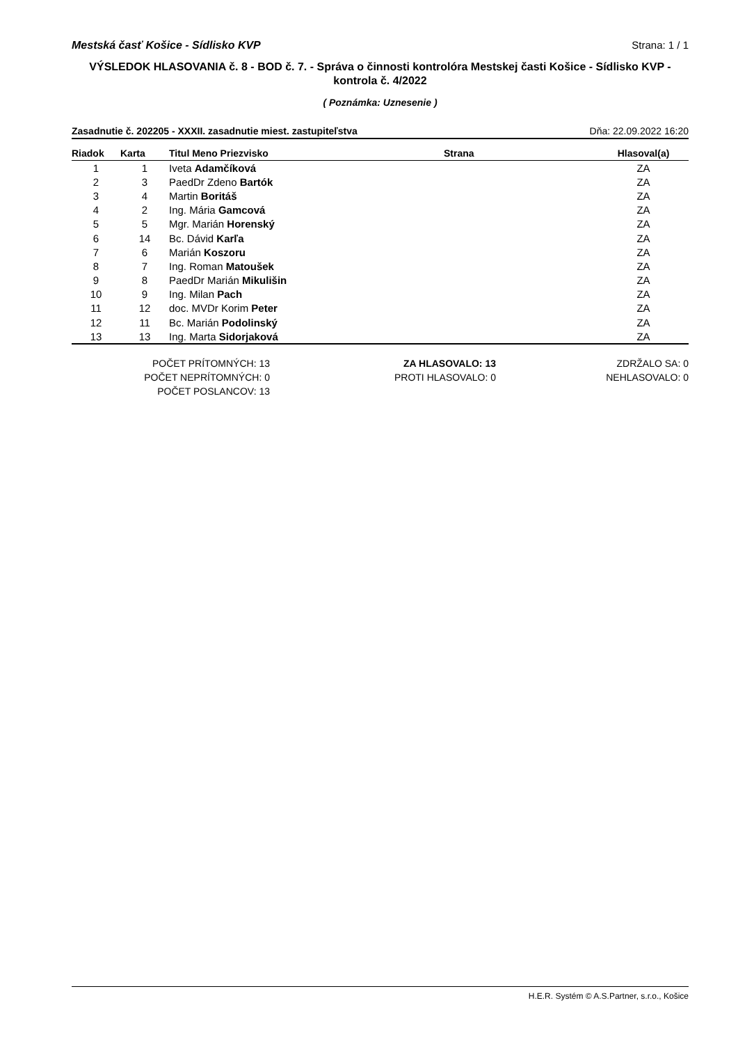Mestská časť Košice - Sídlisko KVP Strana: 1 / 1
VÝSLEDOK HLASOVANIA č. 8 - BOD č. 7. - Správa o činnosti kontrolóra Mestskej časti Košice - Sídlisko KVP - kontrola č. 4/2022
( Poznámka: Uznesenie )
Zasadnutie č. 202205 - XXXII. zasadnutie miest. zastupiteľstva Dňa: 22.09.2022 16:20
| Riadok | Karta | Titul Meno Priezvisko | Strana | Hlasoval(a) |
| --- | --- | --- | --- | --- |
| 1 | 1 | Iveta Adamčíková | | ZA |
| 2 | 3 | PaedDr Zdeno Bartók | | ZA |
| 3 | 4 | Martin Boritáš | | ZA |
| 4 | 2 | Ing. Mária Gamcová | | ZA |
| 5 | 5 | Mgr. Marián Horenský | | ZA |
| 6 | 14 | Bc. Dávid Karľa | | ZA |
| 7 | 6 | Marián Koszoru | | ZA |
| 8 | 7 | Ing. Roman Matoušek | | ZA |
| 9 | 8 | PaedDr Marián Mikulišin | | ZA |
| 10 | 9 | Ing. Milan Pach | | ZA |
| 11 | 12 | doc. MVDr Korim Peter | | ZA |
| 12 | 11 | Bc. Marián Podolinský | | ZA |
| 13 | 13 | Ing. Marta Sidorjaková | | ZA |
POČET PRÍTOMNÝCH: 13
POČET NEPRÍTOMNÝCH: 0
POČET POSLANCOV: 13
ZA HLASOVALO: 13
PROTI HLASOVALO: 0
ZDRŽALO SA: 0
NEHLASOVALO: 0
H.E.R. Systém © A.S.Partner, s.r.o., Košice